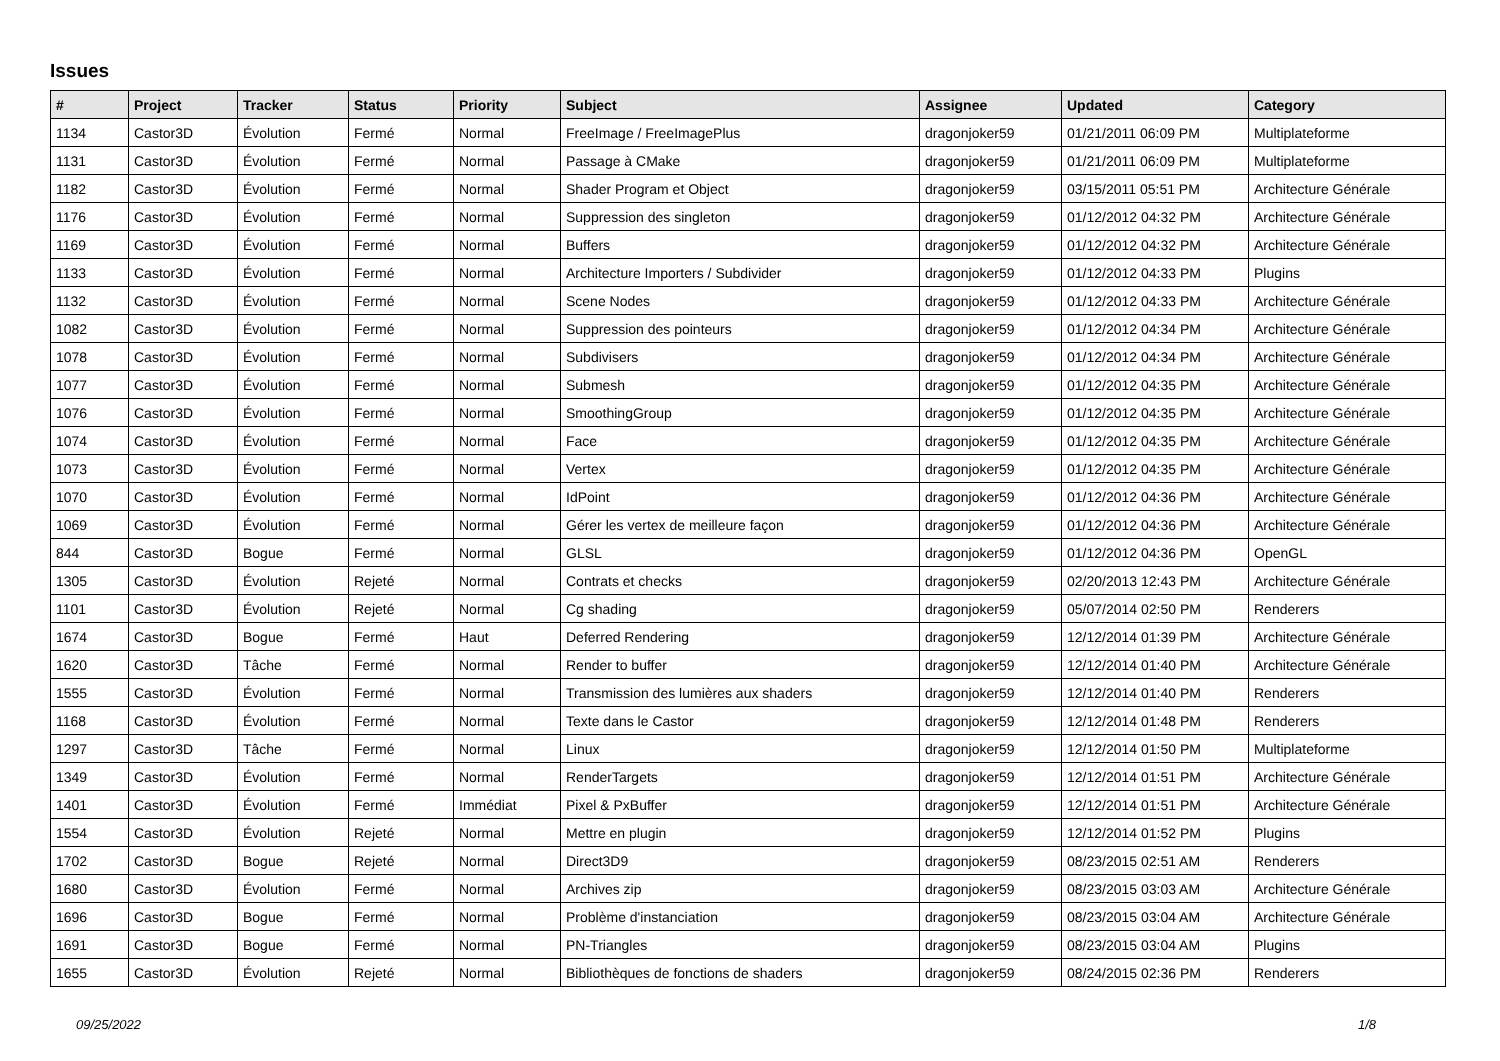Issues
| # | Project | Tracker | Status | Priority | Subject | Assignee | Updated | Category |
| --- | --- | --- | --- | --- | --- | --- | --- | --- |
| 1134 | Castor3D | Évolution | Fermé | Normal | FreeImage / FreeImagePlus | dragonjoker59 | 01/21/2011 06:09 PM | Multiplateforme |
| 1131 | Castor3D | Évolution | Fermé | Normal | Passage à CMake | dragonjoker59 | 01/21/2011 06:09 PM | Multiplateforme |
| 1182 | Castor3D | Évolution | Fermé | Normal | Shader Program et Object | dragonjoker59 | 03/15/2011 05:51 PM | Architecture Générale |
| 1176 | Castor3D | Évolution | Fermé | Normal | Suppression des singleton | dragonjoker59 | 01/12/2012 04:32 PM | Architecture Générale |
| 1169 | Castor3D | Évolution | Fermé | Normal | Buffers | dragonjoker59 | 01/12/2012 04:32 PM | Architecture Générale |
| 1133 | Castor3D | Évolution | Fermé | Normal | Architecture Importers / Subdivider | dragonjoker59 | 01/12/2012 04:33 PM | Plugins |
| 1132 | Castor3D | Évolution | Fermé | Normal | Scene Nodes | dragonjoker59 | 01/12/2012 04:33 PM | Architecture Générale |
| 1082 | Castor3D | Évolution | Fermé | Normal | Suppression des pointeurs | dragonjoker59 | 01/12/2012 04:34 PM | Architecture Générale |
| 1078 | Castor3D | Évolution | Fermé | Normal | Subdivisers | dragonjoker59 | 01/12/2012 04:34 PM | Architecture Générale |
| 1077 | Castor3D | Évolution | Fermé | Normal | Submesh | dragonjoker59 | 01/12/2012 04:35 PM | Architecture Générale |
| 1076 | Castor3D | Évolution | Fermé | Normal | SmoothingGroup | dragonjoker59 | 01/12/2012 04:35 PM | Architecture Générale |
| 1074 | Castor3D | Évolution | Fermé | Normal | Face | dragonjoker59 | 01/12/2012 04:35 PM | Architecture Générale |
| 1073 | Castor3D | Évolution | Fermé | Normal | Vertex | dragonjoker59 | 01/12/2012 04:35 PM | Architecture Générale |
| 1070 | Castor3D | Évolution | Fermé | Normal | IdPoint | dragonjoker59 | 01/12/2012 04:36 PM | Architecture Générale |
| 1069 | Castor3D | Évolution | Fermé | Normal | Gérer les vertex de meilleure façon | dragonjoker59 | 01/12/2012 04:36 PM | Architecture Générale |
| 844 | Castor3D | Bogue | Fermé | Normal | GLSL | dragonjoker59 | 01/12/2012 04:36 PM | OpenGL |
| 1305 | Castor3D | Évolution | Rejeté | Normal | Contrats et checks | dragonjoker59 | 02/20/2013 12:43 PM | Architecture Générale |
| 1101 | Castor3D | Évolution | Rejeté | Normal | Cg shading | dragonjoker59 | 05/07/2014 02:50 PM | Renderers |
| 1674 | Castor3D | Bogue | Fermé | Haut | Deferred Rendering | dragonjoker59 | 12/12/2014 01:39 PM | Architecture Générale |
| 1620 | Castor3D | Tâche | Fermé | Normal | Render to buffer | dragonjoker59 | 12/12/2014 01:40 PM | Architecture Générale |
| 1555 | Castor3D | Évolution | Fermé | Normal | Transmission des lumières aux shaders | dragonjoker59 | 12/12/2014 01:40 PM | Renderers |
| 1168 | Castor3D | Évolution | Fermé | Normal | Texte dans le Castor | dragonjoker59 | 12/12/2014 01:48 PM | Renderers |
| 1297 | Castor3D | Tâche | Fermé | Normal | Linux | dragonjoker59 | 12/12/2014 01:50 PM | Multiplateforme |
| 1349 | Castor3D | Évolution | Fermé | Normal | RenderTargets | dragonjoker59 | 12/12/2014 01:51 PM | Architecture Générale |
| 1401 | Castor3D | Évolution | Fermé | Immédiat | Pixel & PxBuffer | dragonjoker59 | 12/12/2014 01:51 PM | Architecture Générale |
| 1554 | Castor3D | Évolution | Rejeté | Normal | Mettre en plugin | dragonjoker59 | 12/12/2014 01:52 PM | Plugins |
| 1702 | Castor3D | Bogue | Rejeté | Normal | Direct3D9 | dragonjoker59 | 08/23/2015 02:51 AM | Renderers |
| 1680 | Castor3D | Évolution | Fermé | Normal | Archives zip | dragonjoker59 | 08/23/2015 03:03 AM | Architecture Générale |
| 1696 | Castor3D | Bogue | Fermé | Normal | Problème d'instanciation | dragonjoker59 | 08/23/2015 03:04 AM | Architecture Générale |
| 1691 | Castor3D | Bogue | Fermé | Normal | PN-Triangles | dragonjoker59 | 08/23/2015 03:04 AM | Plugins |
| 1655 | Castor3D | Évolution | Rejeté | Normal | Bibliothèques de fonctions de shaders | dragonjoker59 | 08/24/2015 02:36 PM | Renderers |
09/25/2022 1/8